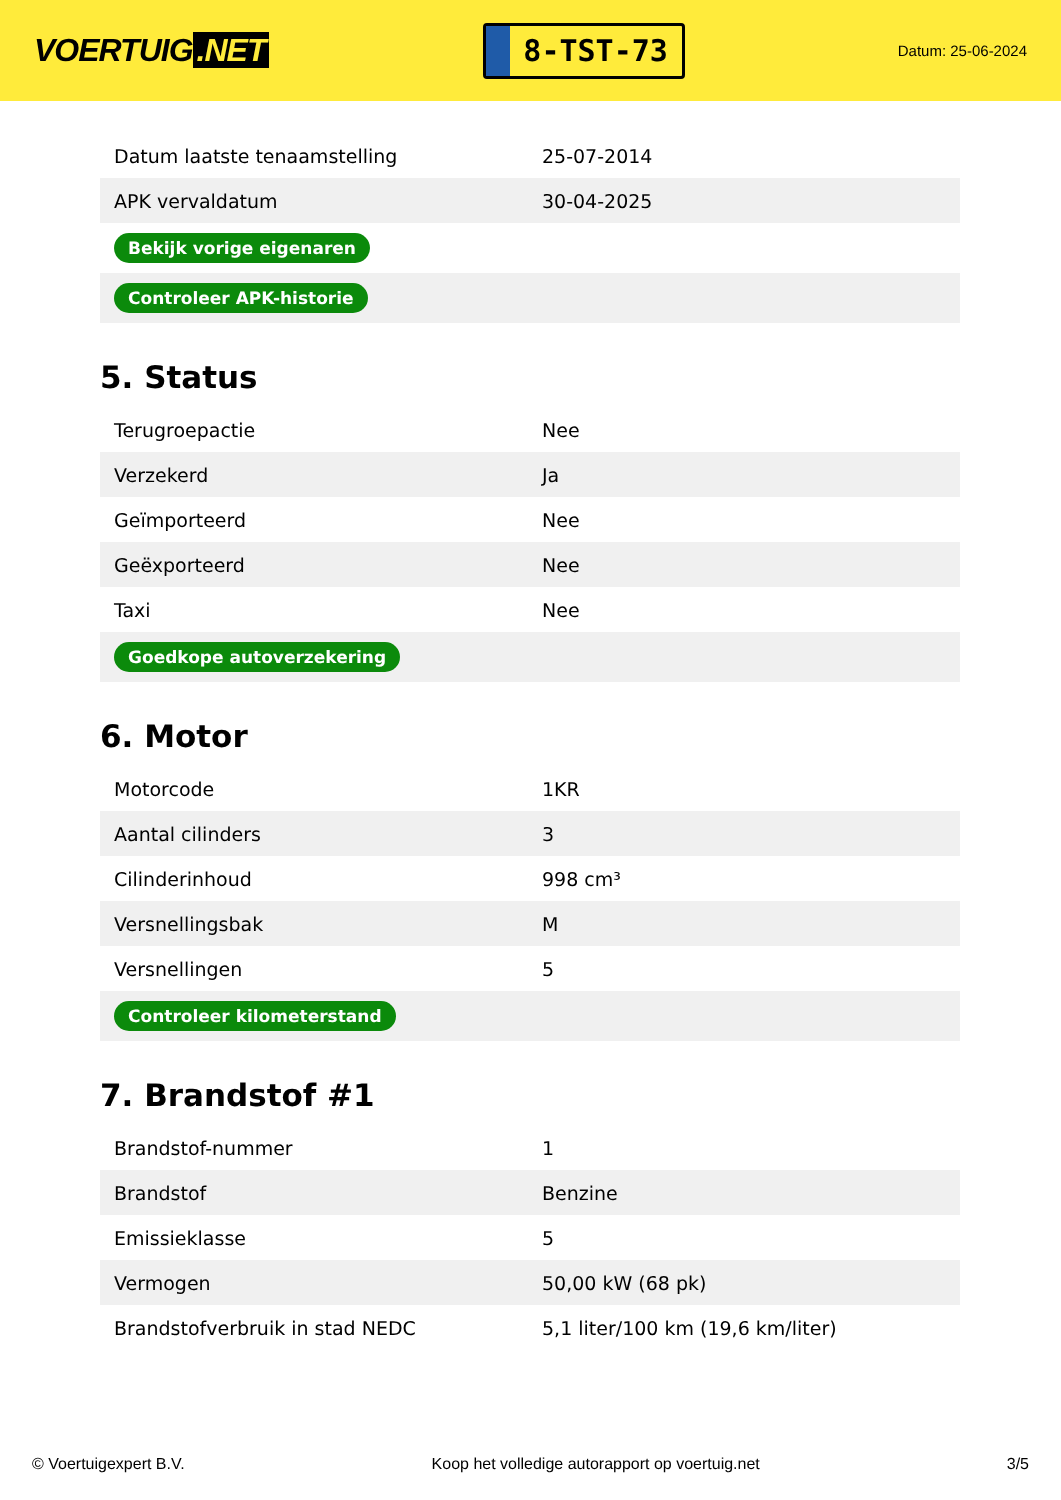VOERTUIG.NET
8-TST-73
Datum: 25-06-2024
| Datum laatste tenaamstelling | 25-07-2014 |
| APK vervaldatum | 30-04-2025 |
| Bekijk vorige eigenaren | |
| Controleer APK-historie | |
5. Status
| Terugroepactie | Nee |
| Verzekerd | Ja |
| Geïmporteerd | Nee |
| Geëxporteerd | Nee |
| Taxi | Nee |
| Goedkope autoverzekering | |
6. Motor
| Motorcode | 1KR |
| Aantal cilinders | 3 |
| Cilinderinhoud | 998 cm³ |
| Versnellingsbak | M |
| Versnellingen | 5 |
| Controleer kilometerstand | |
7. Brandstof #1
| Brandstof-nummer | 1 |
| Brandstof | Benzine |
| Emissieklasse | 5 |
| Vermogen | 50,00 kW (68 pk) |
| Brandstofverbruik in stad NEDC | 5,1 liter/100 km (19,6 km/liter) |
© Voertuigexpert B.V. Koop het volledige autorapport op voertuig.net 3/5